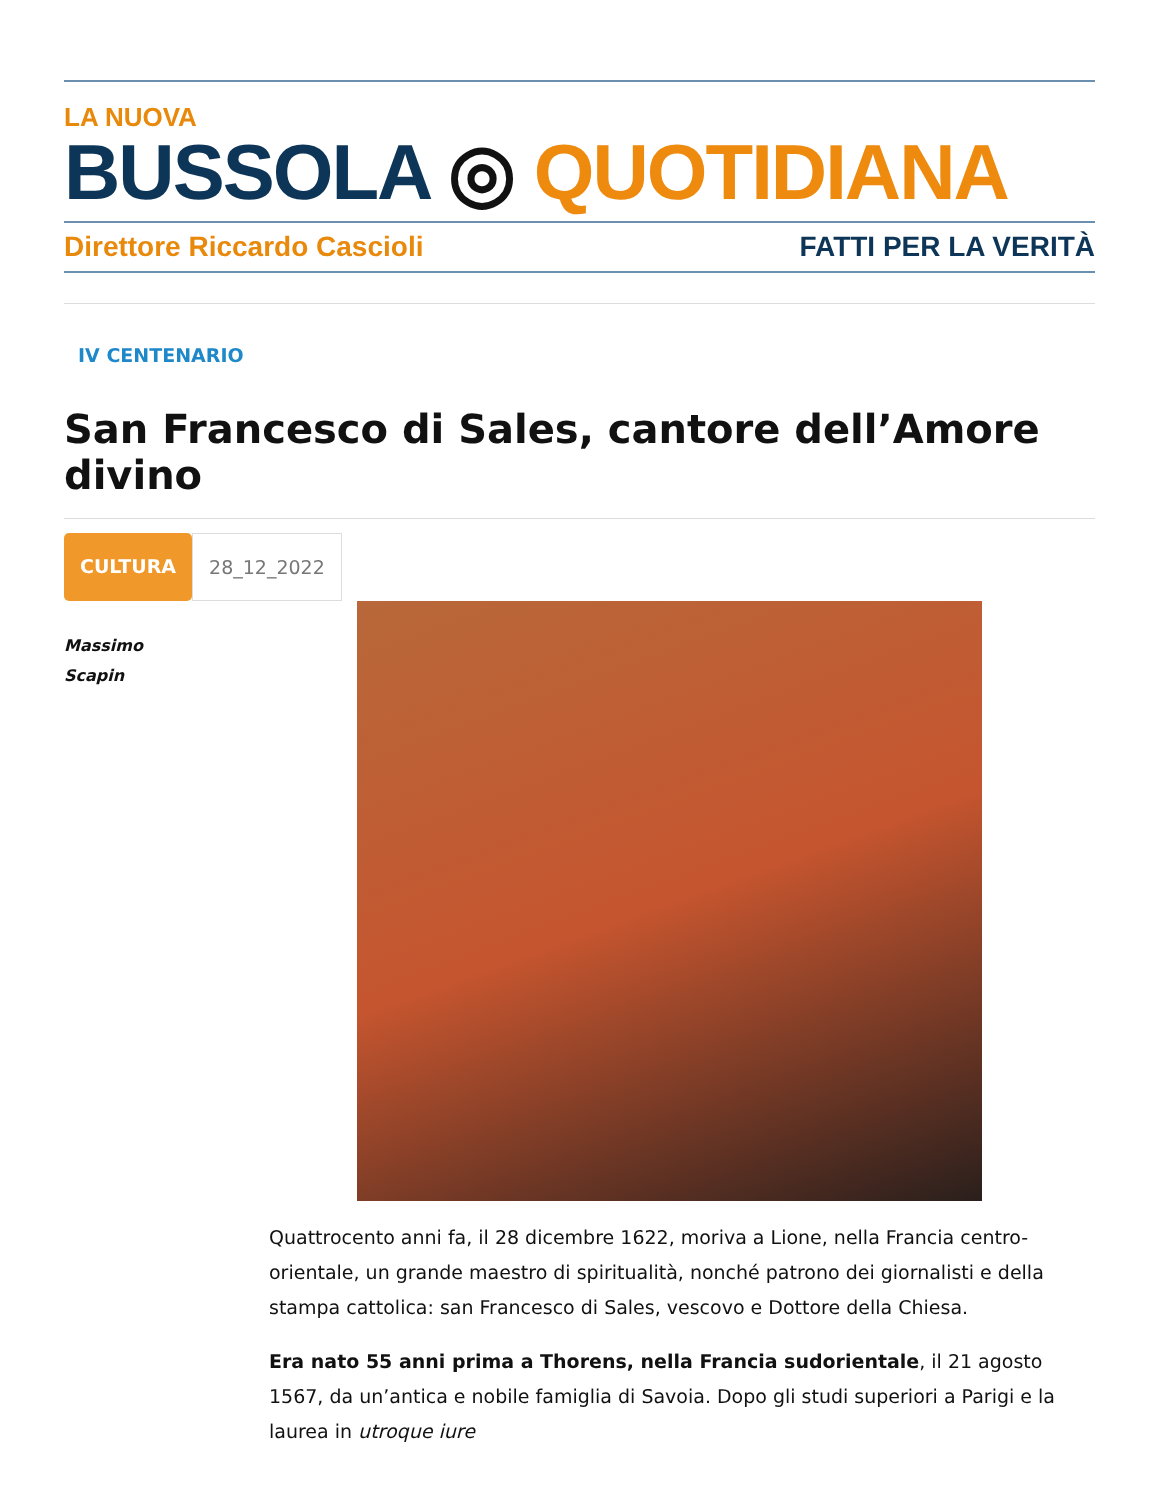LA NUOVA
BUSSOLA ◎ QUOTIDIANA
Direttore Riccardo Cascioli FATTI PER LA VERITÀ
IV CENTENARIO
San Francesco di Sales, cantore dell’Amore divino
CULTURA 28_12_2022
Massimo
Scapin
Quattrocento anni fa, il 28 dicembre 1622, moriva a Lione, nella Francia centro-orientale, un grande maestro di spiritualità, nonché patrono dei giornalisti e della stampa cattolica: san Francesco di Sales, vescovo e Dottore della Chiesa.
Era nato 55 anni prima a Thorens, nella Francia sudorientale, il 21 agosto 1567, da un’antica e nobile famiglia di Savoia. Dopo gli studi superiori a Parigi e la laurea in utroque iure